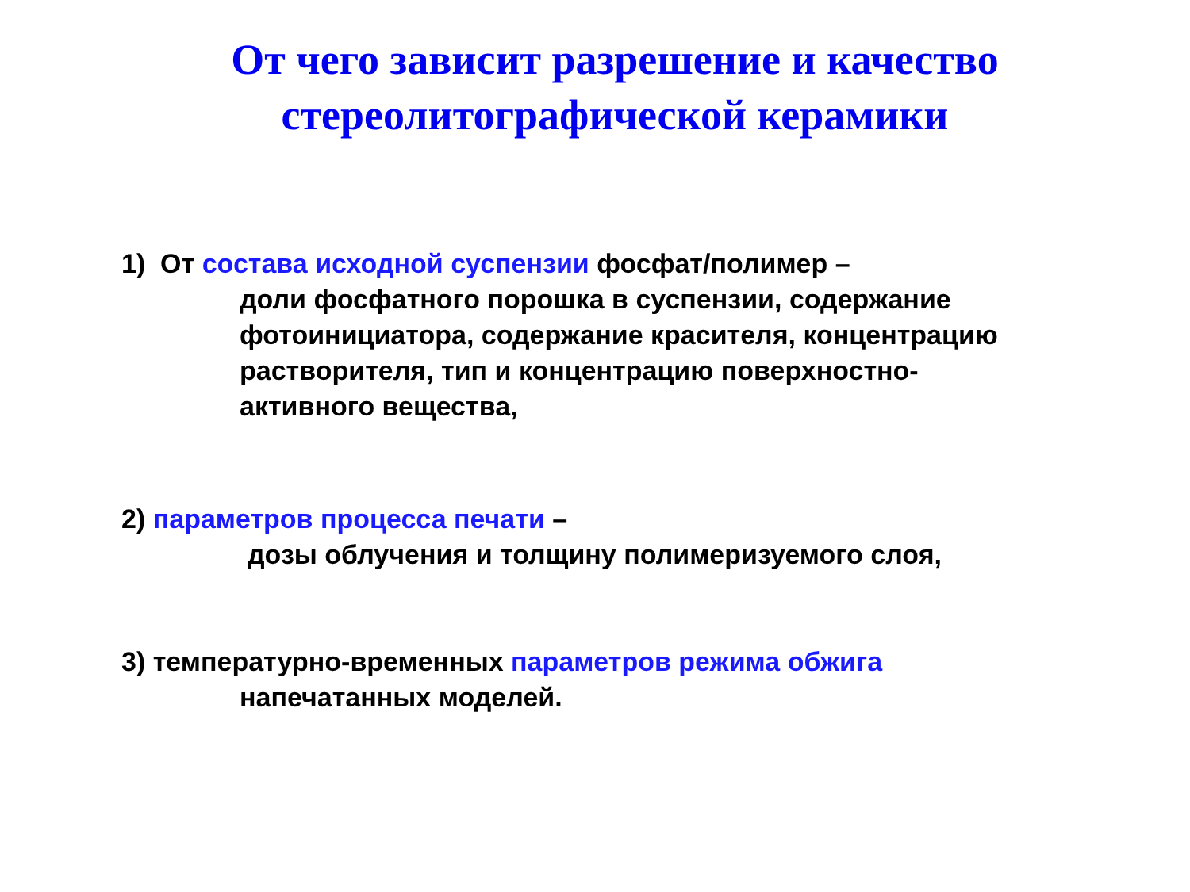От чего зависит разрешение и качество
стереолитографической керамики
1) От состава исходной суспензии фосфат/полимер –
доли фосфатного порошка в суспензии, содержание фотоинициатора, содержание красителя, концентрацию растворителя, тип и концентрацию поверхностно-
активного вещества,
2) параметров процесса печати –
дозы облучения и толщину полимеризуемого слоя,
3) температурно-временных параметров режима обжига
напечатанных моделей.